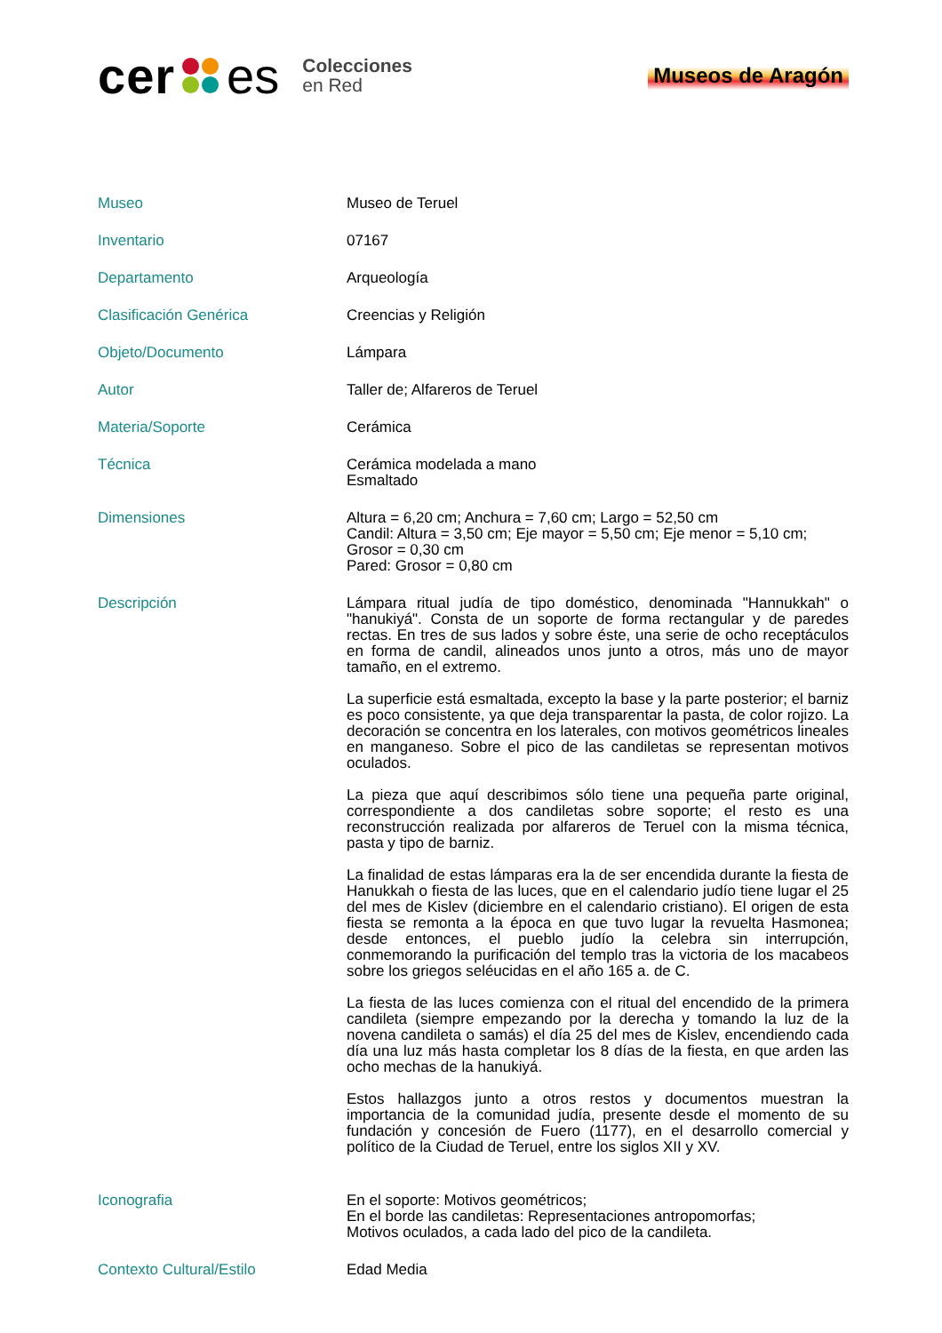cer es Colecciones
en Red
Museos de Aragón
| Museo | Museo de Teruel |
| Inventario | 07167 |
| Departamento | Arqueología |
| Clasificación Genérica | Creencias y Religión |
| Objeto/Documento | Lámpara |
| Autor | Taller de; Alfareros de Teruel |
| Materia/Soporte | Cerámica |
| Técnica | Cerámica modelada a mano Esmaltado |
| Dimensiones | Altura = 6,20 cm; Anchura = 7,60 cm; Largo = 52,50 cm Candil: Altura = 3,50 cm; Eje mayor = 5,50 cm; Eje menor = 5,10 cm; Grosor = 0,30 cm Pared: Grosor = 0,80 cm |
| Descripción | Lámpara ritual judía de tipo doméstico, denominada "Hannukkah" o "hanukiyá". Consta de un soporte de forma rectangular y de paredes rectas. En tres de sus lados y sobre éste, una serie de ocho receptáculos en forma de candil, alineados unos junto a otros, más uno de mayor tamaño, en el extremo. La superficie está esmaltada, excepto la base y la parte posterior; el barniz es poco consistente, ya que deja transparentar la pasta, de color rojizo. La decoración se concentra en los laterales, con motivos geométricos lineales en manganeso. Sobre el pico de las candiletas se representan motivos oculados. La pieza que aquí describimos sólo tiene una pequeña parte original, correspondiente a dos candiletas sobre soporte; el resto es una reconstrucción realizada por alfareros de Teruel con la misma técnica, pasta y tipo de barniz. La finalidad de estas lámparas era la de ser encendida durante la fiesta de Hanukkah o fiesta de las luces, que en el calendario judío tiene lugar el 25 del mes de Kislev (diciembre en el calendario cristiano). El origen de esta fiesta se remonta a la época en que tuvo lugar la revuelta Hasmonea; desde entonces, el pueblo judío la celebra sin interrupción, conmemorando la purificación del templo tras la victoria de los macabeos sobre los griegos seléucidas en el año 165 a. de C. La fiesta de las luces comienza con el ritual del encendido de la primera candileta (siempre empezando por la derecha y tomando la luz de la novena candileta o samás) el día 25 del mes de Kislev, encendiendo cada día una luz más hasta completar los 8 días de la fiesta, en que arden las ocho mechas de la hanukiyá. Estos hallazgos junto a otros restos y documentos muestran la importancia de la comunidad judía, presente desde el momento de su fundación y concesión de Fuero (1177), en el desarrollo comercial y político de la Ciudad de Teruel, entre los siglos XII y XV. |
| Iconografia | En el soporte: Motivos geométricos; En el borde las candiletas: Representaciones antropomorfas; Motivos oculados, a cada lado del pico de la candileta. |
| Contexto Cultural/Estilo | Edad Media |